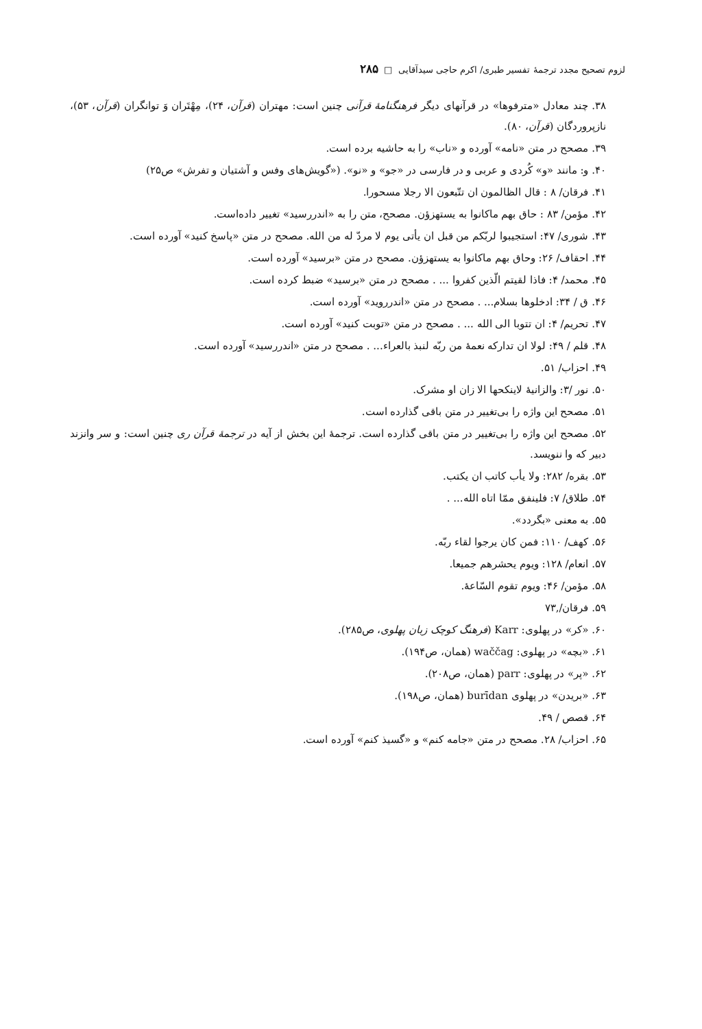لزوم تصحیح مجدد ترجمهٔ تفسیر طبری/ اکرم حاجی سیدآقایی □ ۲۸۵
۳۸. چند معادل «مترفوها» در قرآنهای دیگر فرهنگنامهٔ قرآنی چنین است: مهتران (قرآن، ۲۴)، مِهْتَران وَ توانگران (قرآن، ۵۳)، نازپروردگان (قرآن، ۸۰).
۳۹. مصحح در متن «نامه» آورده و «ناب» را به حاشیه برده است.
۴۰. و: مانند «و» کُردی و عربی و در فارسی در «جو» و «نو». («گویش‌های وفس و آشتیان و تفرش» ص۲۵)
۴۱. فرقان/ ۸ : قال الظالمون ان تتّبعون الا رجلا مسحورا.
۴۲. مؤمن/ ۸۳ : حاق بهم ماکانوا به یستهزؤن. مصحح، متن را به «اندررسید» تغییر داده‌است.
۴۳. شوری/ ۴۷: استجیبوا لربّکم من قبل ان یأتی یوم لا مردّ له من الله. مصحح در متن «پاسخ کنید» آورده است.
۴۴. احقاف/ ۲۶: وحاق بهم ماکانوا به یستهزؤن. مصحح در متن «برسید» آورده است.
۴۵. محمد/ ۴: فاذا لقیتم الّذین کفروا ... . مصحح در متن «برسید» ضبط کرده است.
۴۶. ق / ۳۴: ادخلوها بسلام... . مصحح در متن «اندرروید» آورده است.
۴۷. تحریم/ ۴: ان تتوبا الی الله ... . مصحح در متن «توبت کنید» آورده است.
۴۸. قلم / ۴۹: لولا ان تدارکه نعمهٔ من ربّه لنبذ بالعراء... . مصحح در متن «اندررسید» آورده است.
۴۹. احزاب/ ۵۱.
۵۰. نور /۳: والزانیهٔ لاینکحها الا زان او مشرک.
۵۱. مصحح این واژه را بی‌تغییر در متن باقی گذارده است.
۵۲. مصحح این واژه را بی‌تغییر در متن باقی گذارده است. ترجمهٔ این بخش از آیه در ترجمهٔ قرآن ری چنین است: و سر وانزند دبیر که وا ننویسد.
۵۳. بقره/ ۲۸۲: ولا یأب کاتب ان یکتب.
۵۴. طلاق/ ۷: فلینفق ممّا اتاه الله... .
۵۵. به معنی «بگردد».
۵۶. کهف/ ۱۱۰: فمن کان یرجوا لقاء ربّه.
۵۷. انعام/ ۱۲۸: ویوم یحشرهم جمیعا.
۵۸. مؤمن/ ۴۶: ویوم تقوم السّاعهٔ.
۵۹. فرقان/,۷۳
۶۰. «کر» در پهلوی: Karr (فرهنگ کوچک زبان پهلوی، ص۲۸۵).
۶۱. «بچه» در پهلوی: waččag (همان، ص۱۹۴).
۶۲. «پر» در پهلوی: parr (همان، ص۲۰۸).
۶۳. «بریدن» در پهلوی burīdan (همان، ص۱۹۸).
۶۴. قصص / ۴۹.
۶۵. احزاب/ ۲۸. مصحح در متن «جامه کنم» و «گسیذ کنم» آورده است.